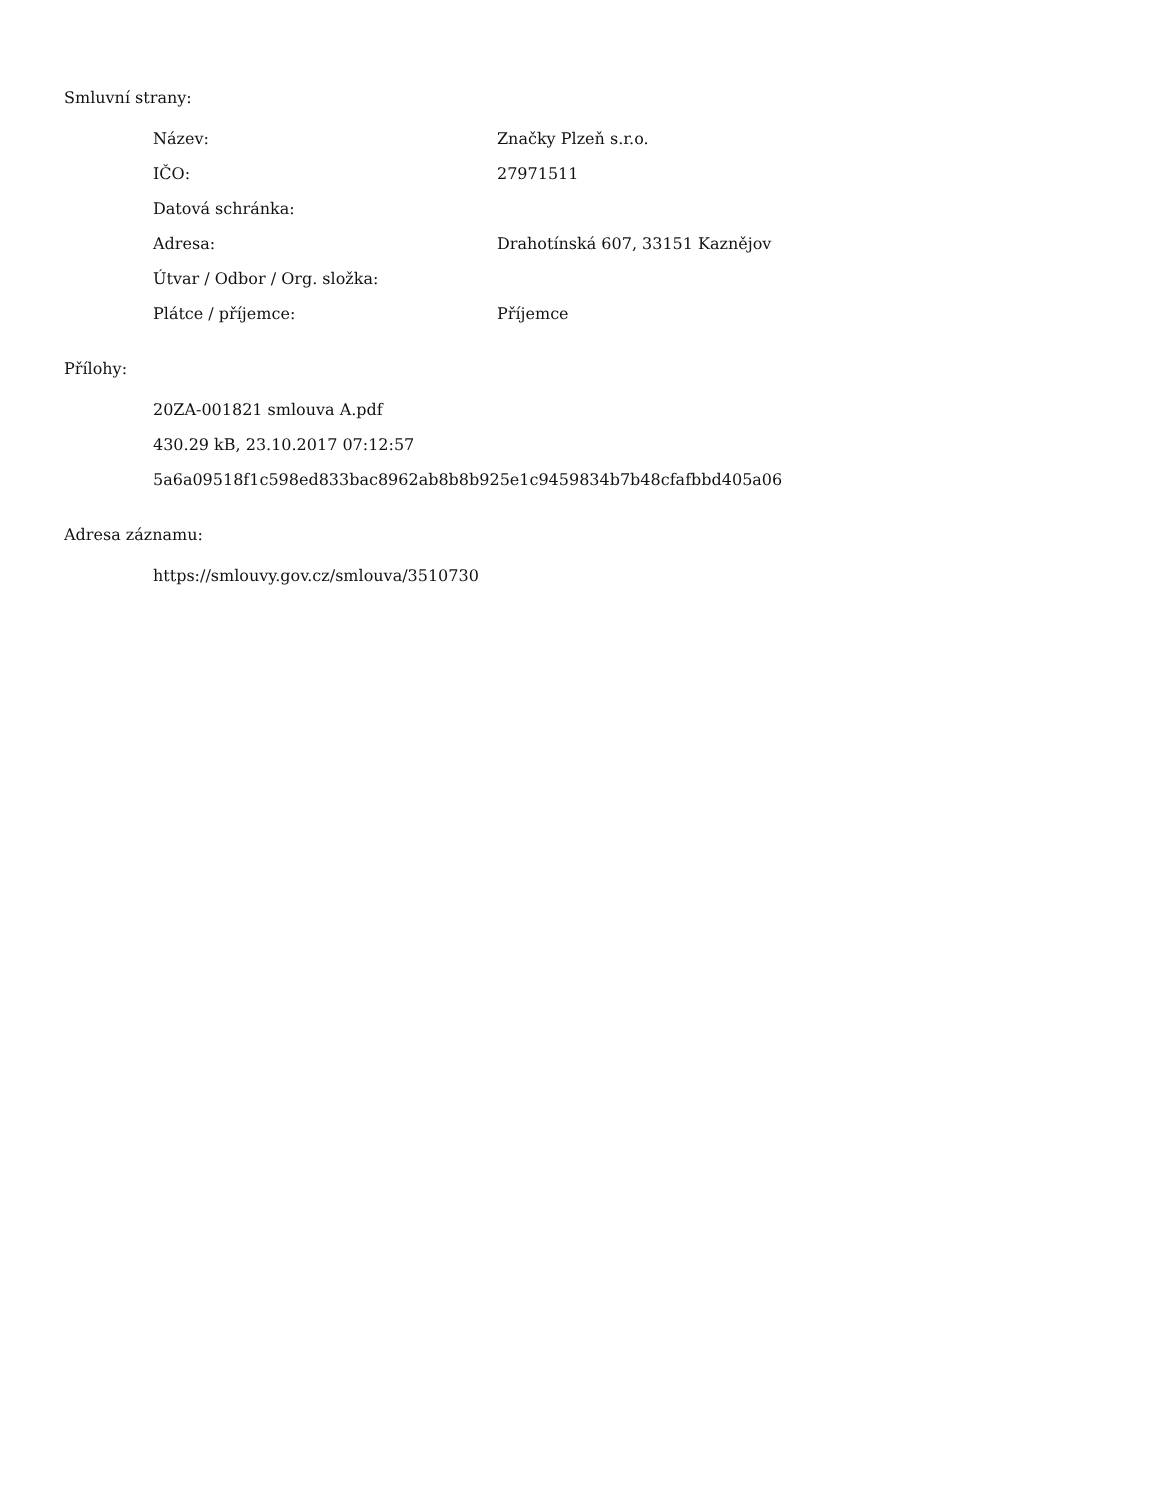Smluvní strany:
| Název: | Značky Plzeň s.r.o. |
| IČO: | 27971511 |
| Datová schránka: | |
| Adresa: | Drahotínská 607, 33151 Kaznějov |
| Útvar / Odbor / Org. složka: | |
| Plátce / příjemce: | Příjemce |
Přílohy:
20ZA-001821 smlouva A.pdf
430.29 kB, 23.10.2017 07:12:57
5a6a09518f1c598ed833bac8962ab8b8b925e1c9459834b7b48cfafbbd405a06
Adresa záznamu:
https://smlouvy.gov.cz/smlouva/3510730